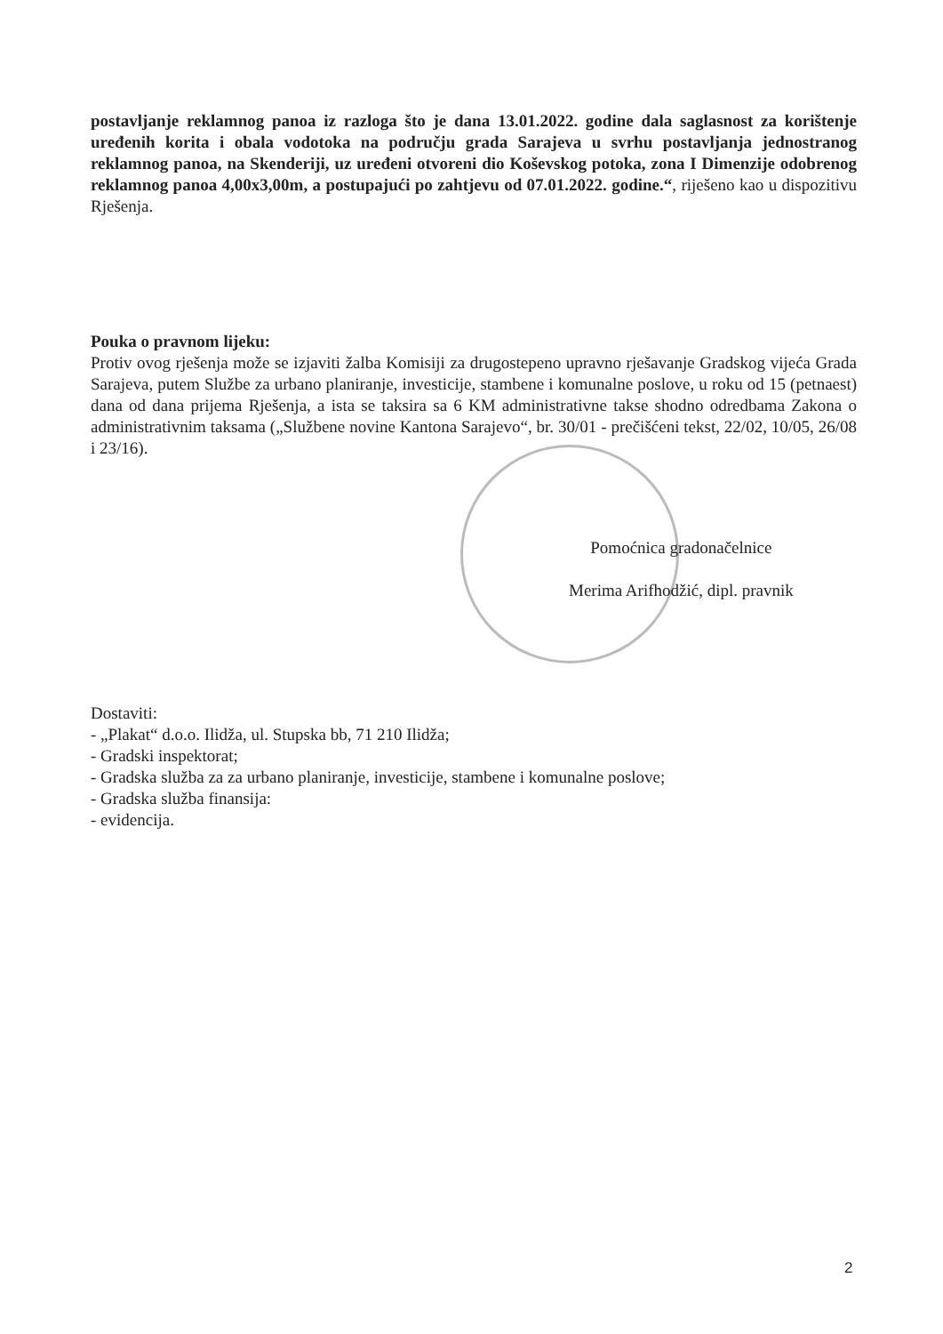postavljanje reklamnog panoa iz razloga što je dana 13.01.2022. godine dala saglasnost za korištenje uređenih korita i obala vodotoka na području grada Sarajeva u svrhu postavljanja jednostranog reklamnog panoa, na Skenderiji, uz uređeni otvoreni dio Koševskog potoka, zona I Dimenzije odobrenog reklamnog panoa 4,00x3,00m, a postupajući po zahtjevu od 07.01.2022. godine.“, riješeno kao u dispozitivu Rješenja.
Pouka o pravnom lijeku:
Protiv ovog rješenja može se izjaviti žalba Komisiji za drugostepeno upravno rješavanje Gradskog vijeća Grada Sarajeva, putem Službe za urbano planiranje, investicije, stambene i komunalne poslove, u roku od 15 (petnaest) dana od dana prijema Rješenja, a ista se taksira sa 6 KM administrativne takse shodno odredbama Zakona o administrativnim taksama („Službene novine Kantona Sarajevo“, br. 30/01 - prečišćeni tekst, 22/02, 10/05, 26/08 i 23/16).
Pomoćnica gradonačelnice
Merima Arifhodžić, dipl. pravnik
Dostaviti:
- „Plakat“ d.o.o. Ilidža, ul. Stupska bb, 71 210 Ilidža;
- Gradski inspektorat;
- Gradska služba za za urbano planiranje, investicije, stambene i komunalne poslove;
- Gradska služba finansija:
- evidencija.
2